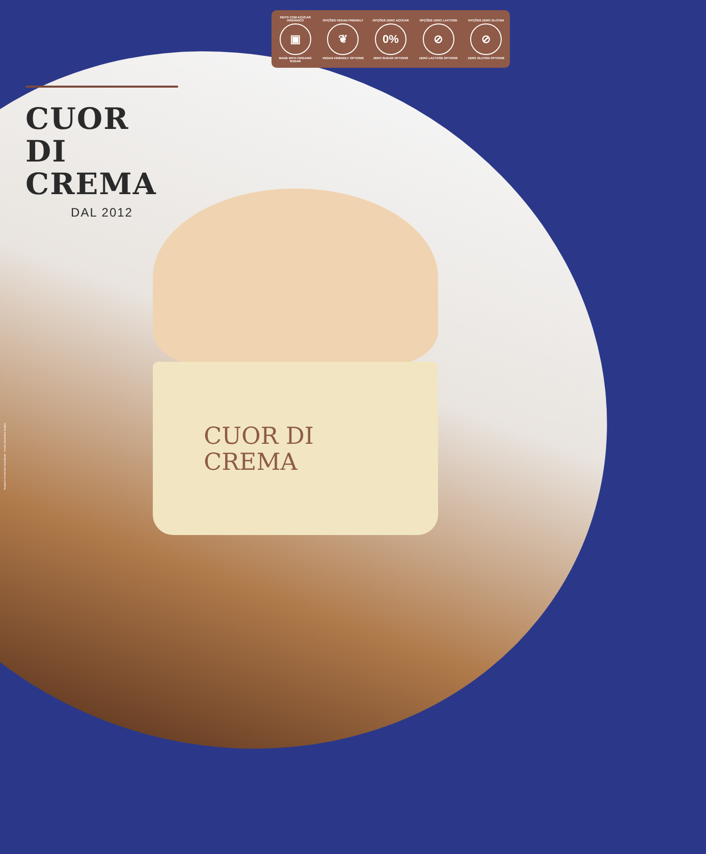CUOR DI
CREMA
FEITO COM AÇÚCAR ORGÂNICO
▣
MADE WITH ORGANIC SUGAR
OPÇÕES VEGAN FRIENDLY
❦
VEGAN FRIENDLY OPTIONS
OPÇÕES ZERO AÇÚCAR
0%
ZERO SUGAR OPTIONS
OPÇÕES ZERO LACTOSE
⊘
ZERO LACTOSE OPTIONS
OPÇÕES ZERO GLÚTEN
⊘
ZERO GLUTEN OPTIONS
CUOR DI
CREMA
DAL 2012
Imagens meramente ilustrativas · merely illustrative images